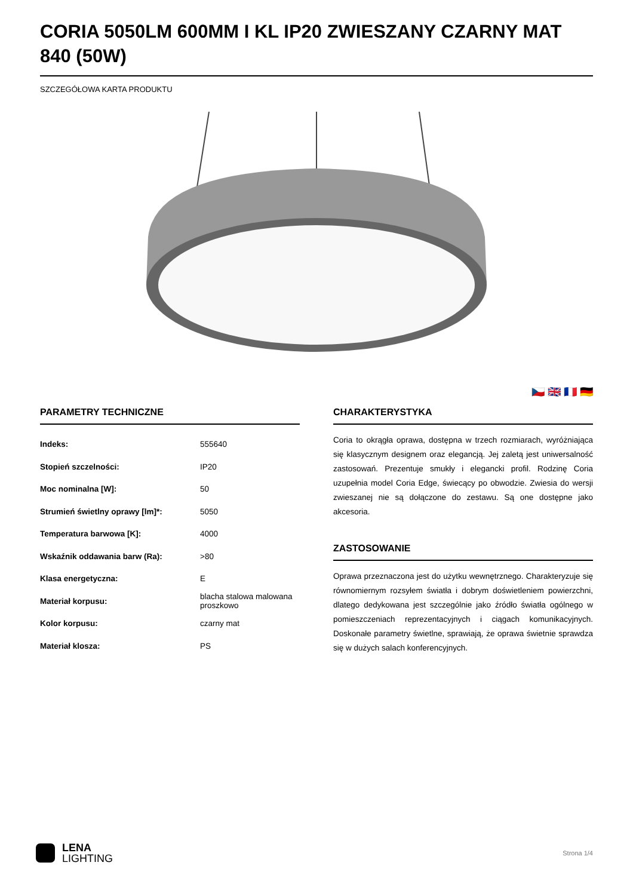CORIA 5050LM 600MM I KL IP20 ZWIESZANY CZARNY MAT 840 (50W)
SZCZEGÓŁOWA KARTA PRODUKTU
🇨🇿 🇬🇧 🇫🇷 🇩🇪
PARAMETRY TECHNICZNE
| Indeks: | 555640 |
| Stopień szczelności: | IP20 |
| Moc nominalna [W]: | 50 |
| Strumień świetlny oprawy [lm]*: | 5050 |
| Temperatura barwowa [K]: | 4000 |
| Wskaźnik oddawania barw (Ra): | >80 |
| Klasa energetyczna: | E |
| Materiał korpusu: | blacha stalowa malowana proszkowo |
| Kolor korpusu: | czarny mat |
| Materiał klosza: | PS |
CHARAKTERYSTYKA
Coria to okrągła oprawa, dostępna w trzech rozmiarach, wyróżniająca się klasycznym designem oraz elegancją. Jej zaletą jest uniwersalność zastosowań. Prezentuje smukły i elegancki profil. Rodzinę Coria uzupełnia model Coria Edge, świecący po obwodzie. Zwiesia do wersji zwieszanej nie są dołączone do zestawu. Są one dostępne jako akcesoria.
ZASTOSOWANIE
Oprawa przeznaczona jest do użytku wewnętrznego. Charakteryzuje się równomiernym rozsyłem światła i dobrym doświetleniem powierzchni, dlatego dedykowana jest szczególnie jako źródło światła ogólnego w pomieszczeniach reprezentacyjnych i ciągach komunikacyjnych. Doskonałe parametry świetlne, sprawiają, że oprawa świetnie sprawdza się w dużych salach konferencyjnych.
LENA
LIGHTING
Strona 1/4